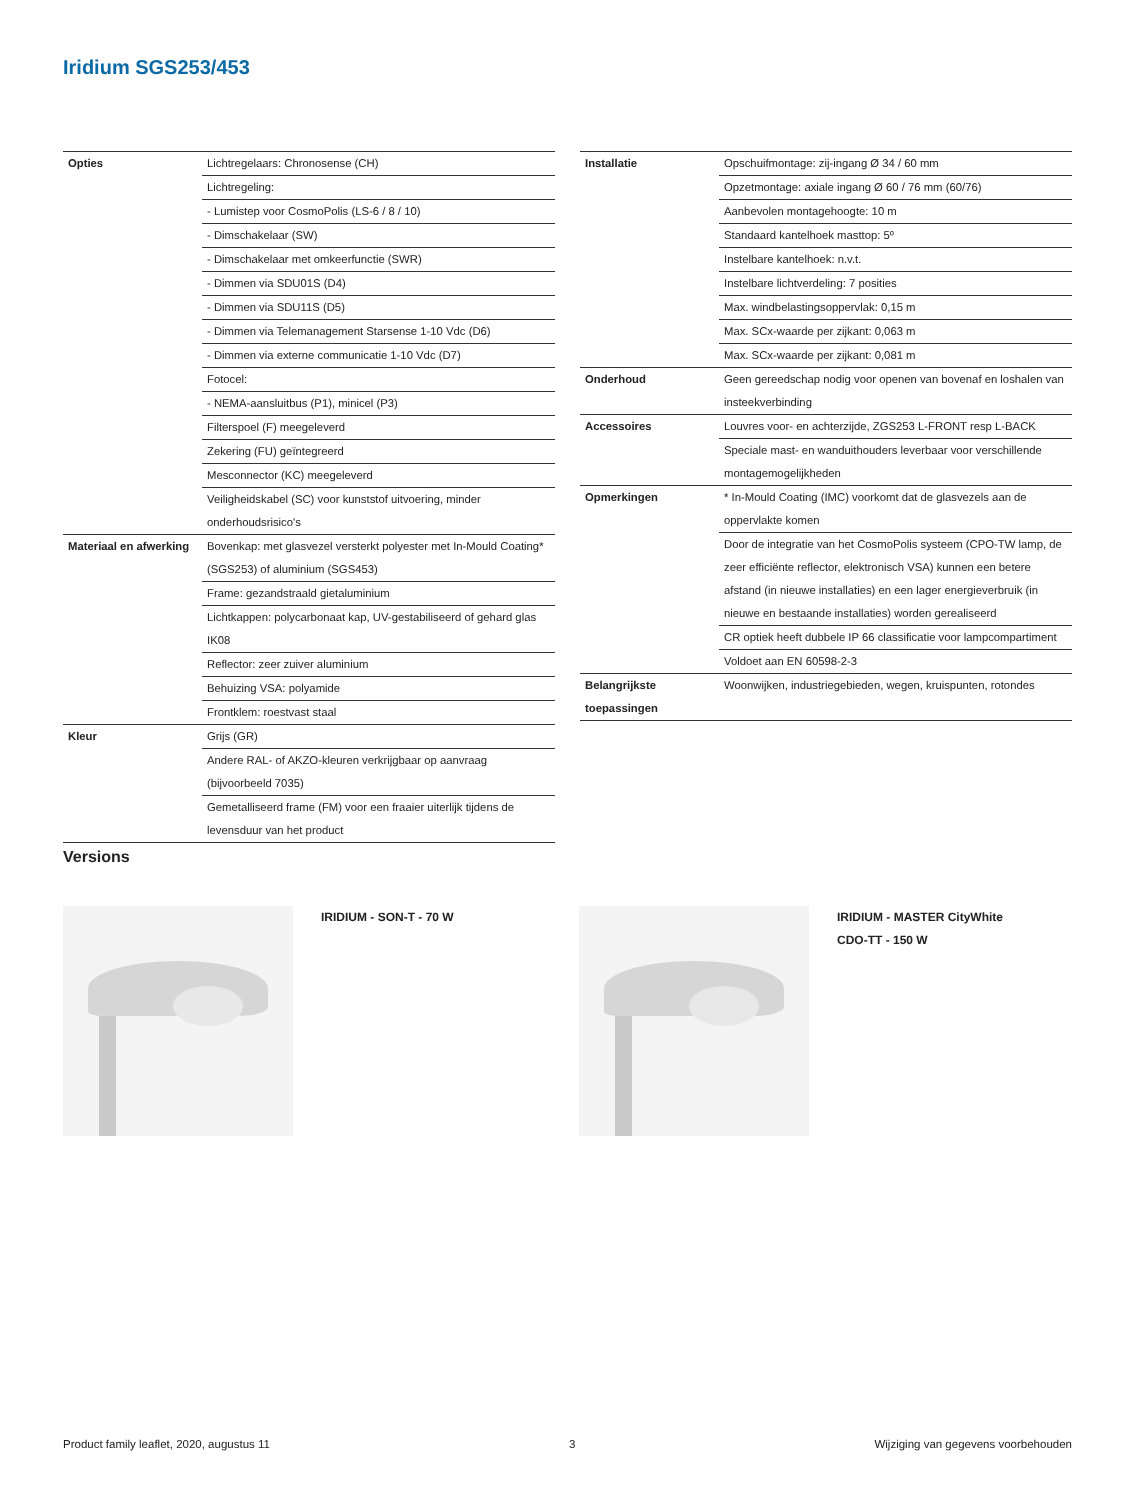Iridium SGS253/453
| Opties | Lichtregelaars: Chronosense (CH) |
| | Lichtregeling: |
| | - Lumistep voor CosmoPolis (LS-6 / 8 / 10) |
| | - Dimschakelaar (SW) |
| | - Dimschakelaar met omkeerfunctie (SWR) |
| | - Dimmen via SDU01S (D4) |
| | - Dimmen via SDU11S (D5) |
| | - Dimmen via Telemanagement Starsense 1-10 Vdc (D6) |
| | - Dimmen via externe communicatie 1-10 Vdc (D7) |
| | Fotocel: |
| | - NEMA-aansluitbus (P1), minicel (P3) |
| | Filterspoel (F) meegeleverd |
| | Zekering (FU) geïntegreerd |
| | Mesconnector (KC) meegeleverd |
| | Veiligheidskabel (SC) voor kunststof uitvoering, minder onderhoudsrisico's |
| Materiaal en afwerking | Bovenkap: met glasvezel versterkt polyester met In-Mould Coating* (SGS253) of aluminium (SGS453) |
| | Frame: gezandstraald gietaluminium |
| | Lichtkappen: polycarbonaat kap, UV-gestabiliseerd of gehard glas IK08 |
| | Reflector: zeer zuiver aluminium |
| | Behuizing VSA: polyamide |
| | Frontklem: roestvast staal |
| Kleur | Grijs (GR) |
| | Andere RAL- of AKZO-kleuren verkrijgbaar op aanvraag (bijvoorbeeld 7035) |
| | Gemetalliseerd frame (FM) voor een fraaier uiterlijk tijdens de levensduur van het product |
| Installatie | Opschuifmontage: zij-ingang Ø 34 / 60 mm |
| | Opzetmontage: axiale ingang Ø 60 / 76 mm (60/76) |
| | Aanbevolen montagehoogte: 10 m |
| | Standaard kantelhoek masttop: 5º |
| | Instelbare kantelhoek: n.v.t. |
| | Instelbare lichtverdeling: 7 posities |
| | Max. windbelastingsoppervlak: 0,15 m |
| | Max. SCx-waarde per zijkant: 0,063 m |
| | Max. SCx-waarde per zijkant: 0,081 m |
| Onderhoud | Geen gereedschap nodig voor openen van bovenaf en loshalen van insteekverbinding |
| Accessoires | Louvres voor- en achterzijde, ZGS253 L-FRONT resp L-BACK |
| | Speciale mast- en wanduithouders leverbaar voor verschillende montagemogelijkheden |
| Opmerkingen | * In-Mould Coating (IMC) voorkomt dat de glasvezels aan de oppervlakte komen |
| | Door de integratie van het CosmoPolis systeem (CPO-TW lamp, de zeer efficiënte reflector, elektronisch VSA) kunnen een betere afstand (in nieuwe installaties) en een lager energieverbruik (in nieuwe en bestaande installaties) worden gerealiseerd |
| | CR optiek heeft dubbele IP 66 classificatie voor lampcompartiment |
| | Voldoet aan EN 60598-2-3 |
| Belangrijkste toepassingen | Woonwijken, industriegebieden, wegen, kruispunten, rotondes |
Versions
IRIDIUM - SON-T - 70 W
IRIDIUM - MASTER CityWhite
CDO-TT - 150 W
Product family leaflet, 2020, augustus 11 3 Wijziging van gegevens voorbehouden